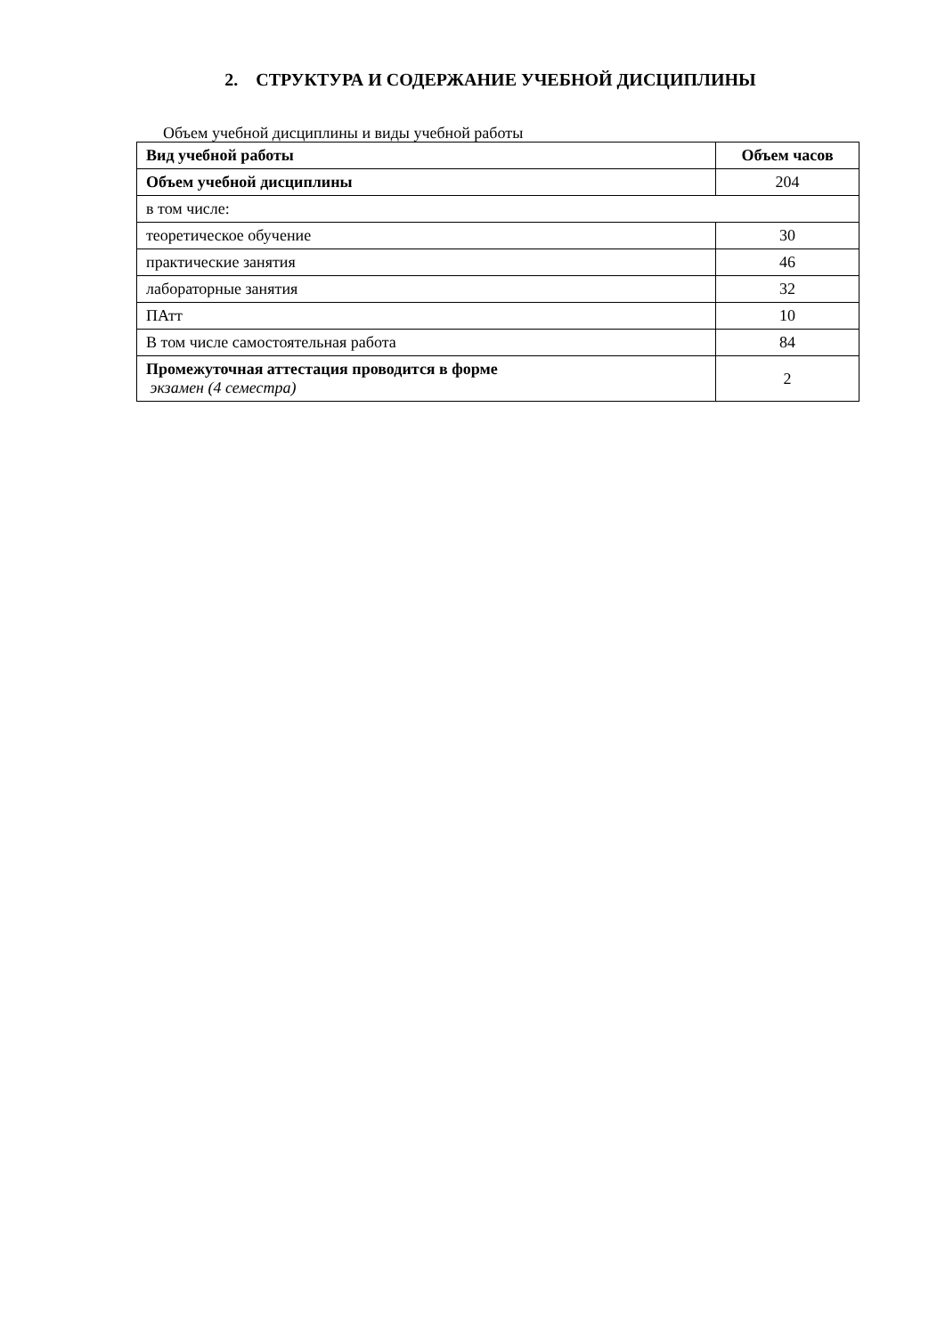2. СТРУКТУРА И СОДЕРЖАНИЕ УЧЕБНОЙ ДИСЦИПЛИНЫ
Объем учебной дисциплины и виды учебной работы
| Вид учебной работы | Объем часов |
| --- | --- |
| Объем учебной дисциплины | 204 |
| в том числе: | |
| теоретическое обучение | 30 |
| практические занятия | 46 |
| лабораторные занятия | 32 |
| ПАтт | 10 |
| В том числе самостоятельная работа | 84 |
| Промежуточная аттестация проводится в форме экзамен (4 семестра) | 2 |